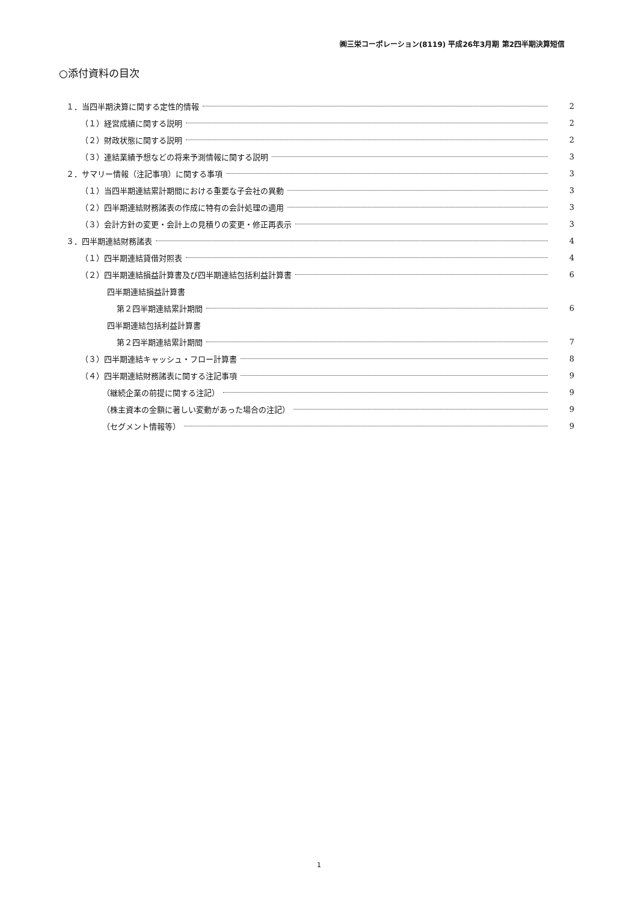㈱三栄コーポレーション(8119) 平成26年3月期 第2四半期決算短信
○添付資料の目次
１．当四半期決算に関する定性的情報 2
（１）経営成績に関する説明 2
（２）財政状態に関する説明 2
（３）連結業績予想などの将来予測情報に関する説明 3
２．サマリー情報（注記事項）に関する事項 3
（１）当四半期連結累計期間における重要な子会社の異動 3
（２）四半期連結財務諸表の作成に特有の会計処理の適用 3
（３）会計方針の変更・会計上の見積りの変更・修正再表示 3
３．四半期連結財務諸表 4
（１）四半期連結貸借対照表 4
（２）四半期連結損益計算書及び四半期連結包括利益計算書 6
四半期連結損益計算書
第２四半期連結累計期間 6
四半期連結包括利益計算書
第２四半期連結累計期間 7
（３）四半期連結キャッシュ・フロー計算書 8
（４）四半期連結財務諸表に関する注記事項 9
（継続企業の前提に関する注記） 9
（株主資本の金額に著しい変動があった場合の注記） 9
（セグメント情報等） 9
1